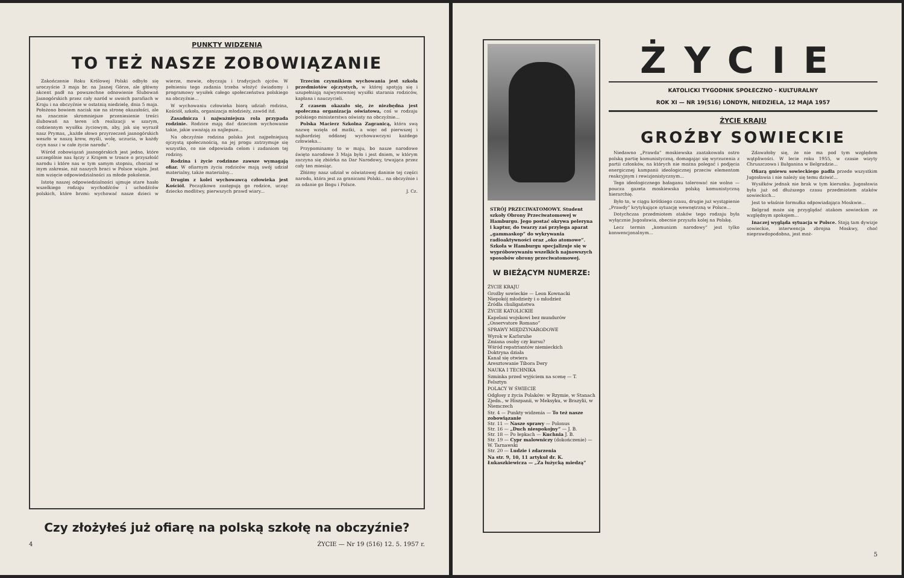PUNKTY WIDZENIA
TO TEŻ NASZE ZOBOWIĄZANIE
Zakończenie Roku Królowej Polski odbyło się uroczyście 3 maja br. na Jasnej Górze, ale główny akcent padł na powszechne odnowienie Ślubowań Jasnogórskich przez cały naród w swoich parafiach w Kraju i na obczyźnie w ostatnią niedzielę, dnia 5 maja. Położono bowiem nacisk nie na stronę okazałości, ale na znacznie skromniejsze przeniesienie treści ślubowań na teren ich realizacji w szarym, codziennym wysiłku życiowym, aby, jak się wyraził nasz Prymas, „każde słowo przyrzeczeń jasnogórskich weszło w naszą krew, myśli, wolę, uczucia, w każdy czyn nasz i w całe życie narodu”.
Wśród zobowiązań jasnogórskich jest jedno, które szczególnie nas łączy z Krajem w trosce o przyszłość narodu i które nas w tym samym stopniu, chociaż w inym zakresie, niż naszych braci w Polsce wiąże. Jest nim wzięcie odpowiedzialności za młode pokolenie.
Istotę naszej odpowiedzialności ujmuje stare hasło wszelkiego rodzaju wychodźców i uchodźców polskich, które brzmi: wychować nasze dzieci w wierze, mowie, obyczaju i tradycjach ojców. W pełnieniu tego zadania trzeba włożyć świadomy i programowy wysiłek całego społeczeństwa polskiego na obczyźnie...
W wychowaniu człowieka biorą udział: rodzina, Kościół, szkoła, organizacja młodzieży, zawód itd.
Zasadnicza i najważniejsza rola przypada rodzinie. Rodzice mają dać dzieciom wychowanie takie, jakie uważają za najlepsze...
Na obczyźnie rodzina polska jest najpełniejszą ojczystą społecznością, na jej progu zatrzymuje się wszystko, co nie odpowiada celom i zadaniom tej rodziny.
Rodzina i życie rodzinne zawsze wymagają ofiar. W ofiarnym życiu rodziców mają swój udział materialny, także materialny...
Drugim z kolei wychowawcą człowieka jest Kościół. Początkowo zastępują go rodzice, ucząc dziecko modlitwy, pierwszych prawd wiary...
Trzecim czynnikiem wychowania jest szkoła przedmiotów ojczystych, w której spotyją się i uzupełniają najwymowniej wysiłki starania rodziców, kapłana i nauczycieli.
Z czasem okazało się, że niezbędna jest społeczna organizacja oświatowa, coś w rodzaju polskiego ministerstwa oświaty na obczyźnie...
Polska Macierz Szkolna Zagranicą, która swą nazwę wzięła od matki, a więc od pierwszej i najbardziej oddanej wychowawczyni każdego człowieka...
Przypominamy to w maju, bo nasze narodowe święto narodowe 3 Maja było i jest dniem, w którym zaczyna się zbiórka na Dar Narodowy, trwająca przez cały ten miesiąc.
Złóżmy nasz udział w oświatowej daninie tej części narodu, która jest za granicami Polski... na obczyźnie i za odanie go Bogu i Polsce.
J. Cz.
Czy złożyłeś już ofiarę na polską szkołę na obczyźnie?
4 ŻYCIE — Nr 19 (516) 12. 5. 1957 r.
STRÓJ PRZECIWATOMOWY. Student szkoły Obrony Przeciwatomowej w Hamburgu. Jego postać okrywa peleryna i kaptur, do twarzy zaś przylega aparat „gammaskop” do wykrywania radioaktywności oraz „oko atomowe”. Szkoła w Hamburgu specjalizuje się w wypróbowywaniu wszelkich najnowszych sposobów obrony przeciwatomowej.
W BIEŻĄCYM NUMERZE:
ŻYCIE KRAJU
Groźby sowieckie — Leon Kownacki
Niepokój młodzieży i o młodzież
Źródła chuligaństwa
ŻYCIE KATOLICKIE
Kapelani wojskowi bez mundurów
„Osservatore Romano”
SPRAWY MIĘDZYNARODOWE
Wyrok w Karlsruhe
Zmiana osoby czy kursu?
Wśród repatriantów niemieckich
Doktryna działa
Kanał się otwiera
Aresztowanie Tibora Dery
NAUKA I TECHNIKA
Szminka przed wyjściem na scenę — T. Felsztyn
POLACY W ŚWIECIE
Odgłosy z życia Polaków: w Rzymie, w Stanach Zjedn., w Hiszpanii, w Meksyku, w Brazylii, w Niemczech
Str. 4 — Punkty widzenia — To też nasze zobowiązanie
Str. 11 — Nasze sprawy — Polonus
Str. 16 — „Duch niespokojny” — J. B.
Str. 18 — Po łepkach — Kuchnia J. B.
Str. 19 — Cypr malowniczy (dokończenie) — W. Tarnawski
Str. 20 — Ludzie i zdarzenia
Na str. 9, 10, 11 artykuł dr. K. Łukaszkiewicza — „Za łużycką miedzą”
ŻYCIE
KATOLICKI TYGODNIK SPOŁECZNO - KULTURALNY
ROK XI — NR 19(516) LONDYN, NIEDZIELA, 12 MAJA 1957
ŻYCIE KRAJU
GROŹBY SOWIECKIE
Niedawno „Prawda” moskiewska zaatakowała ostro polską partię komunistyczną, domagając się wyrzucenia z partii członków, na których nie można polegać i podjęcia energicznej kampanii ideologicznej przeciw elementom reakcyjnym i rewizjonistycznym...
Tego ideologicznego bałaganu tolerować nie wolno — poucza gazeta moskiewska polską komunistyczną hierarchię.
Było to, w ciągu krótkiego czasu, drugie już wystąpienie „Prawdy” krytykujące sytuację wewnętrzną w Polsce...
Dotychczas przedmiotem ataków tego rodzaju była wyłącznie Jugosławia, obecnie przyszła kolej na Polskę.
Lecz termin „komunizm narodowy” jest tylko konwencjonalnym...
Zdawałoby się, że nie ma pod tym względem wątpliwości. W lecie roku 1955, w czasie wizyty Chruszczowa i Bułganina w Belgradzie...
Ofiarą gniewu sowieckiego padła przede wszystkim Jugosławia i nie należy się temu dziwić...
Wysiłków jednak nie brak w tym kierunku. Jugosławia była już od dłuższego czasu przedmiotem ataków sowieckich...
Jest to właśnie formułka odpowiadająca Moskwie...
Belgrad może się przyglądać atakom sowieckim ze względnym spokojem...
Inaczej wygląda sytuacja w Polsce. Stoją tam dywizje sowieckie, interwencja zbrojna Moskwy, choć nieprawdopodobna, jest moż-
5